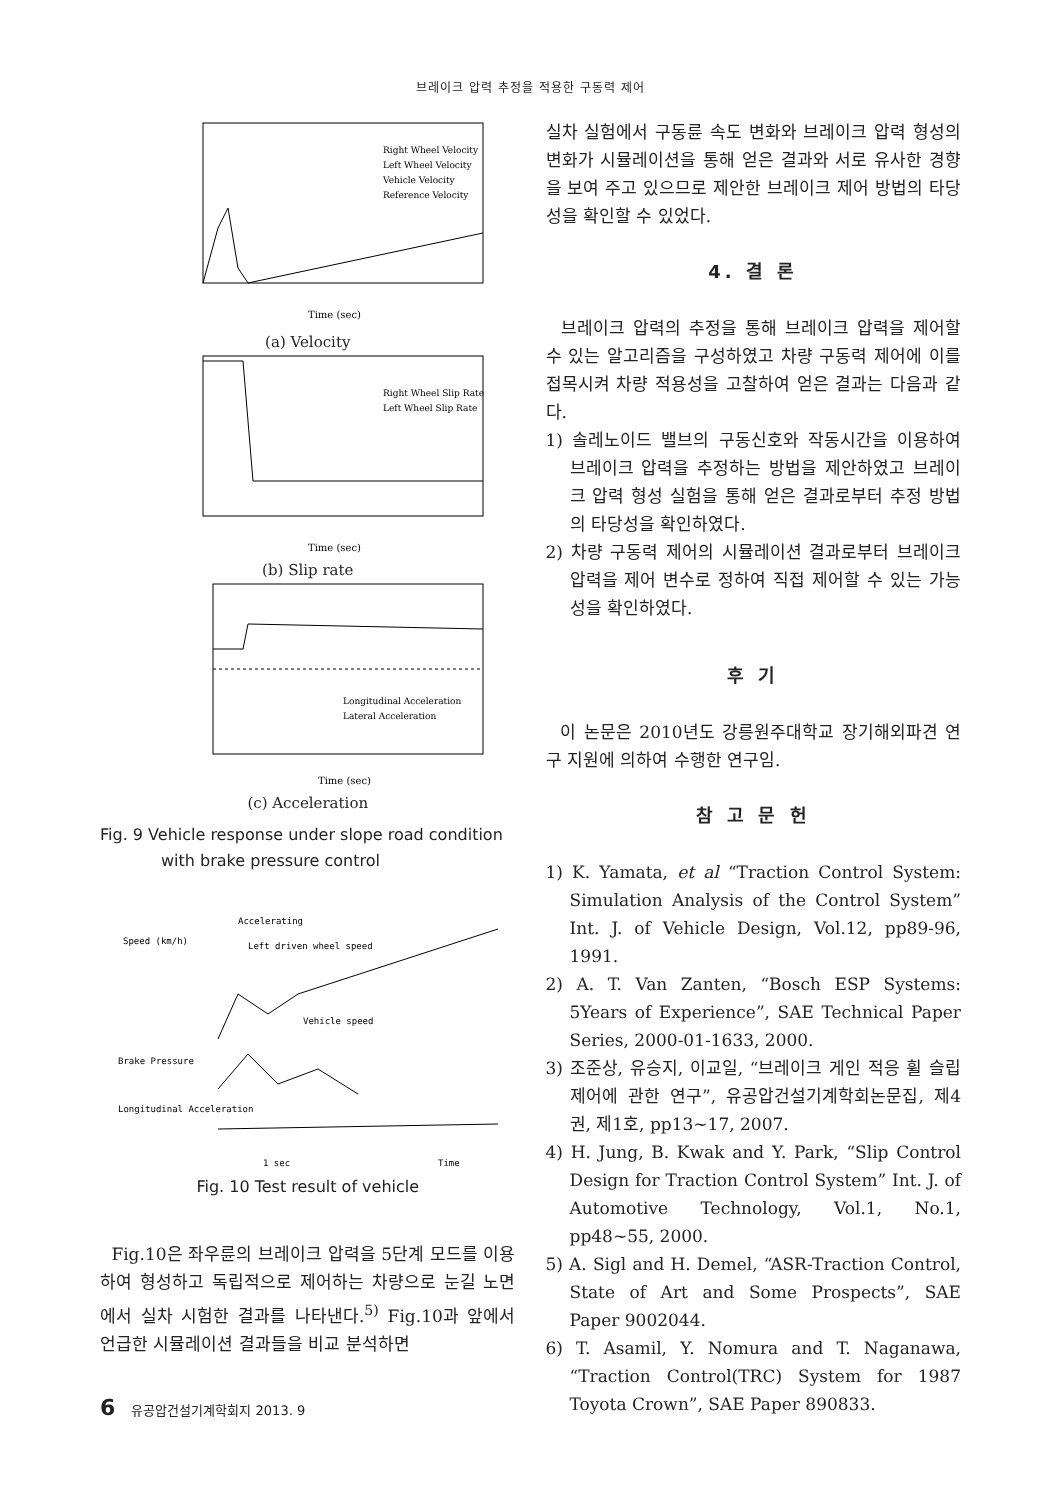브레이크 압력 추정을 적용한 구동력 제어
Right Wheel Velocity
Left Wheel Velocity
Vehicle Velocity
Reference Velocity
Time (sec)
(a) Velocity
Right Wheel Slip Rate
Left Wheel Slip Rate
Time (sec)
(b) Slip rate
Longitudinal Acceleration
Lateral Acceleration
Time (sec)
(c) Acceleration
Fig. 9 Vehicle response under slope road condition
with brake pressure control
Speed (km/h)
Accelerating
Left driven wheel speed
Vehicle speed
Brake Pressure
Longitudinal Acceleration
1 sec
Time
Fig. 10 Test result of vehicle
Fig.10은 좌우륜의 브레이크 압력을 5단계 모드를 이용하여 형성하고 독립적으로 제어하는 차량으로 눈길 노면에서 실차 시험한 결과를 나타낸다.<sup>5)</sup> Fig.10과 앞에서 언급한 시뮬레이션 결과들을 비교 분석하면
실차 실험에서 구동륜 속도 변화와 브레이크 압력 형성의 변화가 시뮬레이션을 통해 얻은 결과와 서로 유사한 경향을 보여 주고 있으므로 제안한 브레이크 제어 방법의 타당성을 확인할 수 있었다.
4. 결 론
브레이크 압력의 추정을 통해 브레이크 압력을 제어할 수 있는 알고리즘을 구성하였고 차량 구동력 제어에 이를 접목시켜 차량 적용성을 고찰하여 얻은 결과는 다음과 같다.
1) 솔레노이드 밸브의 구동신호와 작동시간을 이용하여 브레이크 압력을 추정하는 방법을 제안하였고 브레이크 압력 형성 실험을 통해 얻은 결과로부터 추정 방법의 타당성을 확인하였다.
2) 차량 구동력 제어의 시뮬레이션 결과로부터 브레이크 압력을 제어 변수로 정하여 직접 제어할 수 있는 가능성을 확인하였다.
후 기
이 논문은 2010년도 강릉원주대학교 장기해외파견 연구 지원에 의하여 수행한 연구임.
참 고 문 헌
1) K. Yamata, et al “Traction Control System: Simulation Analysis of the Control System” Int. J. of Vehicle Design, Vol.12, pp89-96, 1991.
2) A. T. Van Zanten, “Bosch ESP Systems: 5Years of Experience”, SAE Technical Paper Series, 2000-01-1633, 2000.
3) 조준상, 유승지, 이교일, “브레이크 게인 적응 휠 슬립 제어에 관한 연구”, 유공압건설기계학회논문집, 제4권, 제1호, pp13~17, 2007.
4) H. Jung, B. Kwak and Y. Park, “Slip Control Design for Traction Control System” Int. J. of Automotive Technology, Vol.1, No.1, pp48~55, 2000.
5) A. Sigl and H. Demel, “ASR-Traction Control, State of Art and Some Prospects”, SAE Paper 9002044.
6) T. Asamil, Y. Nomura and T. Naganawa, “Traction Control(TRC) System for 1987 Toyota Crown”, SAE Paper 890833.
6 유공압건설기계학회지 2013. 9